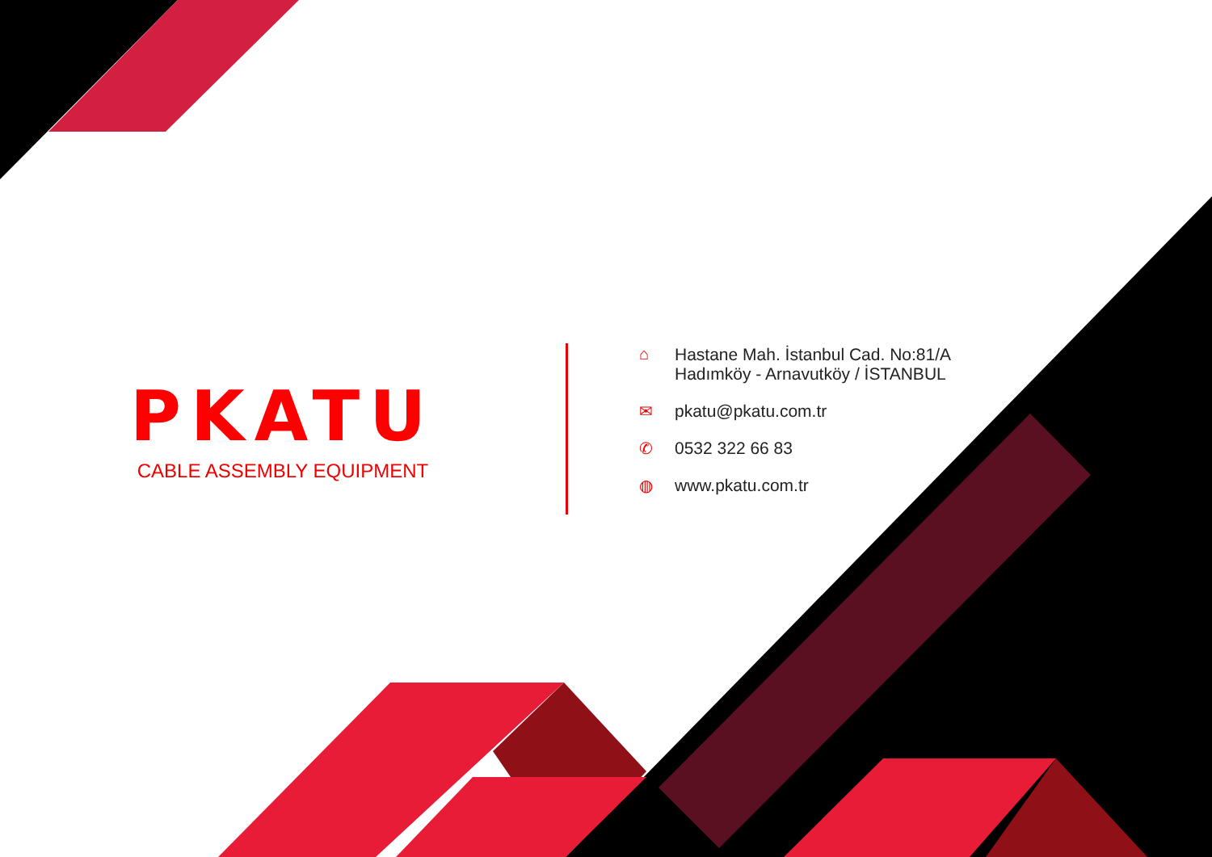PKATU
CABLE ASSEMBLY EQUIPMENT
⌂ Hastane Mah. İstanbul Cad. No:81/A
Hadımköy - Arnavutköy / İSTANBUL
✉ pkatu@pkatu.com.tr
✆ 0532 322 66 83
◍ www.pkatu.com.tr